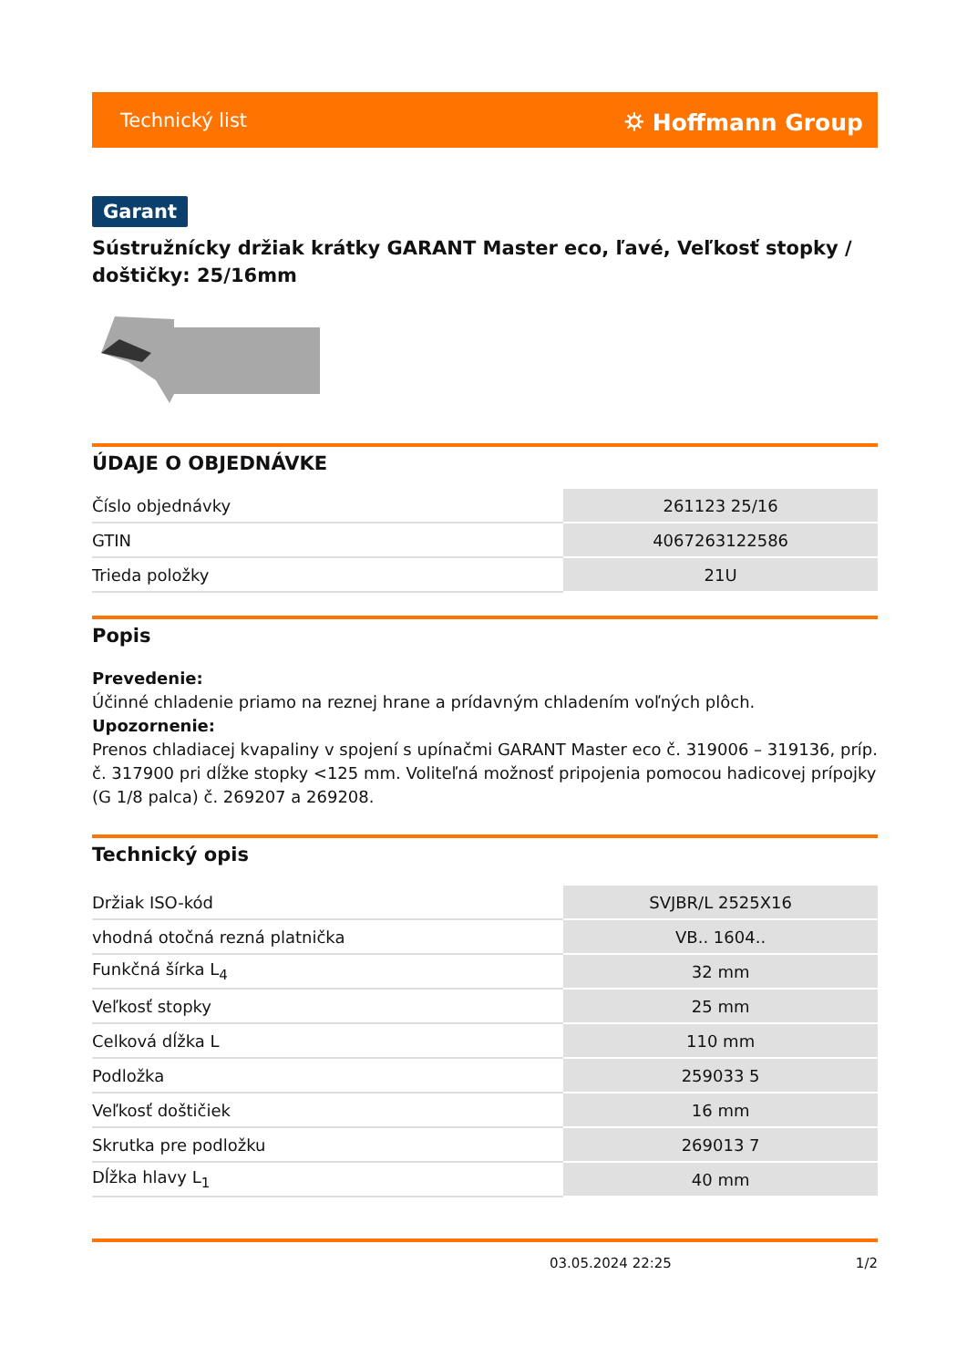Technický list ⛭ Hoffmann Group
Garant
Sústružnícky držiak krátky GARANT Master eco, ľavé, Veľkosť stopky / doštičky: 25/16mm
ÚDAJE O OBJEDNÁVKE
| Číslo objednávky | 261123 25/16 |
| GTIN | 4067263122586 |
| Trieda položky | 21U |
Popis
Prevedenie:
Účinné chladenie priamo na reznej hrane a prídavným chladením voľných plôch.
Upozornenie:
Prenos chladiacej kvapaliny v spojení s upínačmi GARANT Master eco č. 319006 – 319136, príp. č. 317900 pri dĺžke stopky <125 mm. Voliteľná možnosť pripojenia pomocou hadicovej prípojky (G 1/8 palca) č. 269207 a 269208.
Technický opis
| Držiak ISO-kód | SVJBR/L 2525X16 |
| vhodná otočná rezná platnička | VB.. 1604.. |
| Funkčná šírka L<sub>4</sub> | 32 mm |
| Veľkosť stopky | 25 mm |
| Celková dĺžka L | 110 mm |
| Podložka | 259033 5 |
| Veľkosť doštičiek | 16 mm |
| Skrutka pre podložku | 269013 7 |
| Dĺžka hlavy L<sub>1</sub> | 40 mm |
03.05.2024 22:25 1/2